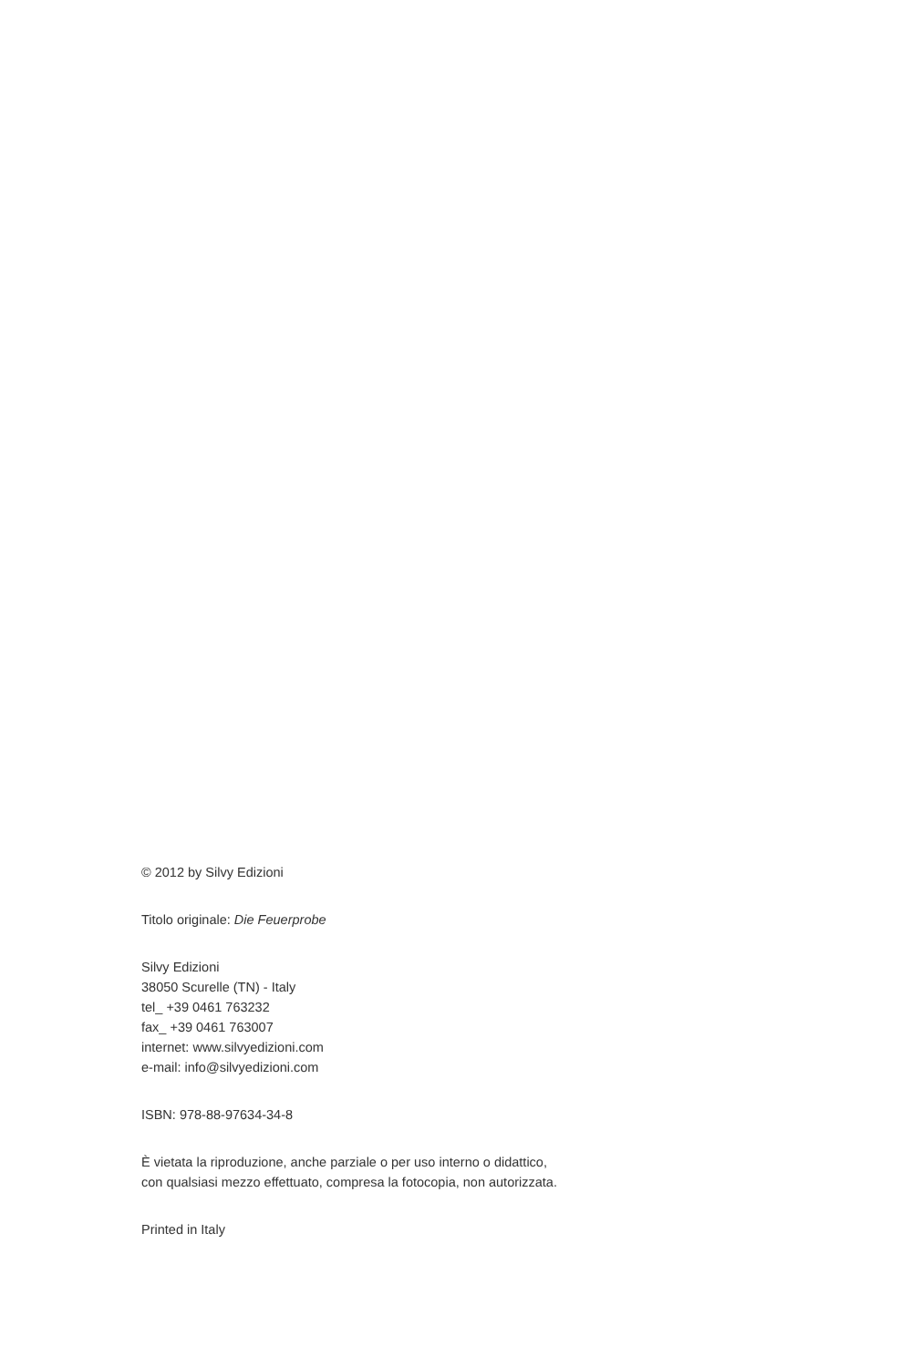© 2012 by Silvy Edizioni
Titolo originale: Die Feuerprobe
Silvy Edizioni
38050 Scurelle (TN) - Italy
tel_ +39 0461 763232
fax_ +39 0461 763007
internet: www.silvyedizioni.com
e-mail: info@silvyedizioni.com
ISBN: 978-88-97634-34-8
È vietata la riproduzione, anche parziale o per uso interno o didattico,
con qualsiasi mezzo effettuato, compresa la fotocopia, non autorizzata.
Printed in Italy